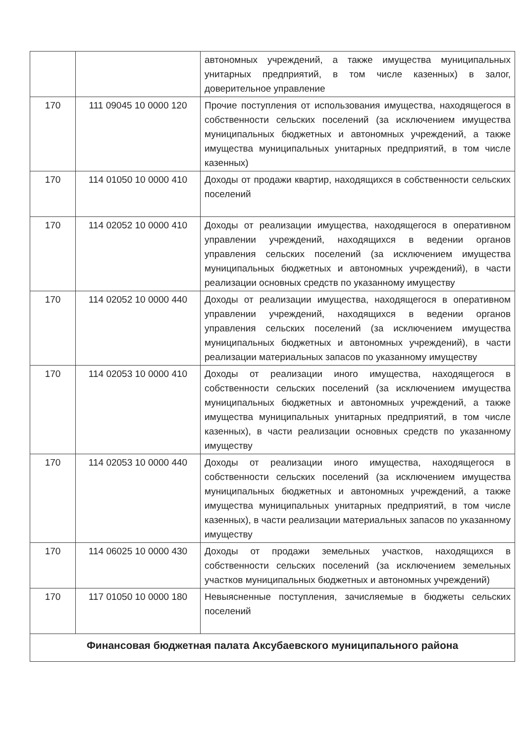| | | автономных учреждений, а также имущества муниципальных унитарных предприятий, в том числе казенных) в залог, доверительное управление |
| 170 | 111 09045 10 0000 120 | Прочие поступления от использования имущества, находящегося в собственности сельских поселений (за исключением имущества муниципальных бюджетных и автономных учреждений, а также имущества муниципальных унитарных предприятий, в том числе казенных) |
| 170 | 114 01050 10 0000 410 | Доходы от продажи квартир, находящихся в собственности сельских поселений |
| 170 | 114 02052 10 0000 410 | Доходы от реализации имущества, находящегося в оперативном управлении учреждений, находящихся в ведении органов управления сельских поселений (за исключением имущества муниципальных бюджетных и автономных учреждений), в части реализации основных средств по указанному имуществу |
| 170 | 114 02052 10 0000 440 | Доходы от реализации имущества, находящегося в оперативном управлении учреждений, находящихся в ведении органов управления сельских поселений (за исключением имущества муниципальных бюджетных и автономных учреждений), в части реализации материальных запасов по указанному имуществу |
| 170 | 114 02053 10 0000 410 | Доходы от реализации иного имущества, находящегося в собственности сельских поселений (за исключением имущества муниципальных бюджетных и автономных учреждений, а также имущества муниципальных унитарных предприятий, в том числе казенных), в части реализации основных средств по указанному имуществу |
| 170 | 114 02053 10 0000 440 | Доходы от реализации иного имущества, находящегося в собственности сельских поселений (за исключением имущества муниципальных бюджетных и автономных учреждений, а также имущества муниципальных унитарных предприятий, в том числе казенных), в части реализации материальных запасов по указанному имуществу |
| 170 | 114 06025 10 0000 430 | Доходы от продажи земельных участков, находящихся в собственности сельских поселений (за исключением земельных участков муниципальных бюджетных и автономных учреждений) |
| 170 | 117 01050 10 0000 180 | Невыясненные поступления, зачисляемые в бюджеты сельских поселений |
| Финансовая бюджетная палата Аксубаевского муниципального района | | |